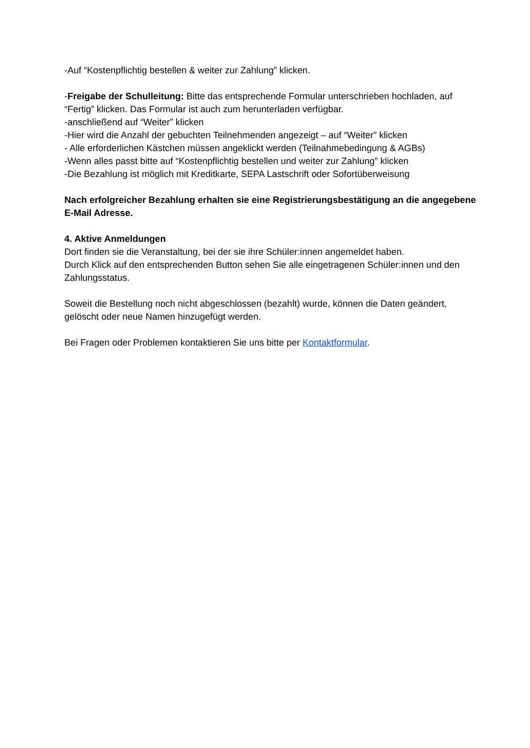-Auf “Kostenpflichtig bestellen & weiter zur Zahlung” klicken.
-Freigabe der Schulleitung: Bitte das entsprechende Formular unterschrieben hochladen, auf “Fertig” klicken. Das Formular ist auch zum herunterladen verfügbar.
-anschließend auf “Weiter” klicken
-Hier wird die Anzahl der gebuchten Teilnehmenden angezeigt – auf “Weiter” klicken
- Alle erforderlichen Kästchen müssen angeklickt werden (Teilnahmebedingung & AGBs)
-Wenn alles passt bitte auf “Kostenpflichtig bestellen und weiter zur Zahlung” klicken
-Die Bezahlung ist möglich mit Kreditkarte, SEPA Lastschrift oder Sofortüberweisung
Nach erfolgreicher Bezahlung erhalten sie eine Registrierungsbestätigung an die angegebene E-Mail Adresse.
4. Aktive Anmeldungen
Dort finden sie die Veranstaltung, bei der sie ihre Schüler:innen angemeldet haben.
Durch Klick auf den entsprechenden Button sehen Sie alle eingetragenen Schüler:innen und den Zahlungsstatus.
Soweit die Bestellung noch nicht abgeschlossen (bezahlt) wurde, können die Daten geändert, gelöscht oder neue Namen hinzugefügt werden.
Bei Fragen oder Problemen kontaktieren Sie uns bitte per Kontaktformular.